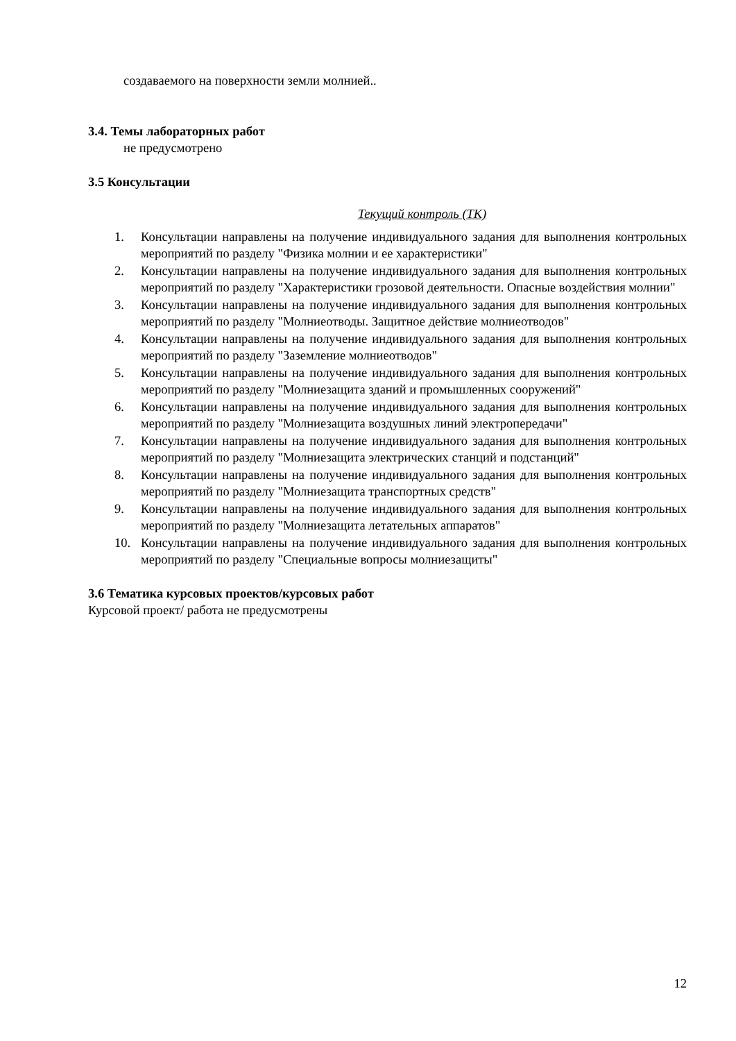создаваемого на поверхности земли молнией..
3.4. Темы лабораторных работ
не предусмотрено
3.5 Консультации
Текущий контроль (ТК)
1. Консультации направлены на получение индивидуального задания для выполнения контрольных мероприятий по разделу "Физика молнии и ее характеристики"
2. Консультации направлены на получение индивидуального задания для выполнения контрольных мероприятий по разделу "Характеристики грозовой деятельности. Опасные воздействия молнии"
3. Консультации направлены на получение индивидуального задания для выполнения контрольных мероприятий по разделу "Молниеотводы. Защитное действие молниеотводов"
4. Консультации направлены на получение индивидуального задания для выполнения контрольных мероприятий по разделу "Заземление молниеотводов"
5. Консультации направлены на получение индивидуального задания для выполнения контрольных мероприятий по разделу "Молниезащита зданий и промышленных сооружений"
6. Консультации направлены на получение индивидуального задания для выполнения контрольных мероприятий по разделу "Молниезащита воздушных линий электропередачи"
7. Консультации направлены на получение индивидуального задания для выполнения контрольных мероприятий по разделу "Молниезащита электрических станций и подстанций"
8. Консультации направлены на получение индивидуального задания для выполнения контрольных мероприятий по разделу "Молниезащита транспортных средств"
9. Консультации направлены на получение индивидуального задания для выполнения контрольных мероприятий по разделу "Молниезащита летательных аппаратов"
10. Консультации направлены на получение индивидуального задания для выполнения контрольных мероприятий по разделу "Специальные вопросы молниезащиты"
3.6 Тематика курсовых проектов/курсовых работ
Курсовой проект/ работа не предусмотрены
12